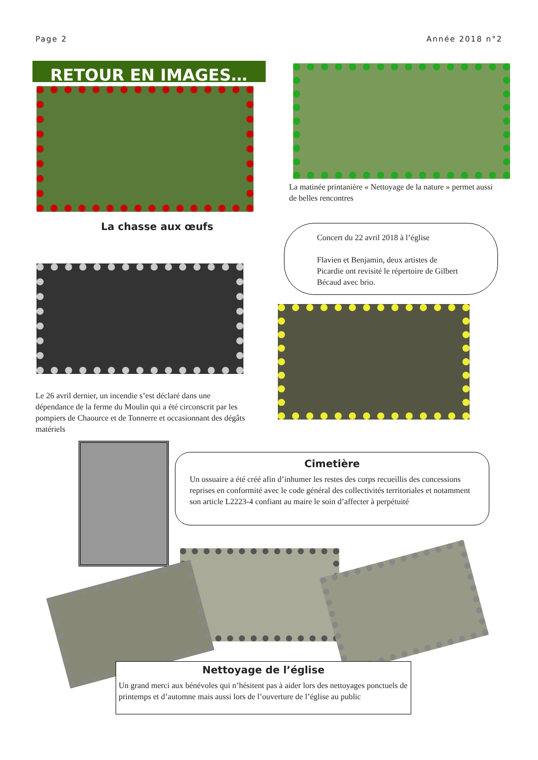Page 2 Année 2018 n°2
RETOUR EN IMAGES…
La matinée printanière « Nettoyage de la nature » permet aussi de belles rencontres
La chasse aux œufs
Concert du 22 avril 2018 à l’église
Flavien et Benjamin, deux artistes de Picardie ont revisité le répertoire de Gilbert Bécaud avec brio.
Le 26 avril dernier, un incendie s’est déclaré dans une dépendance de la ferme du Moulin qui a été circonscrit par les pompiers de Chaource et de Tonnerre et occasionnant des dégâts matériels
Cimetière
Un ossuaire a été créé afin d’inhumer les restes des corps recueillis des concessions reprises en conformité avec le code général des collectivités territoriales et notamment son article L2223-4 confiant au maire le soin d’affecter à perpétuité
Nettoyage de l’église
Un grand merci aux bénévoles qui n’hésitent pas à aider lors des nettoyages ponctuels de printemps et d’automne mais aussi lors de l’ouverture de l’église au public